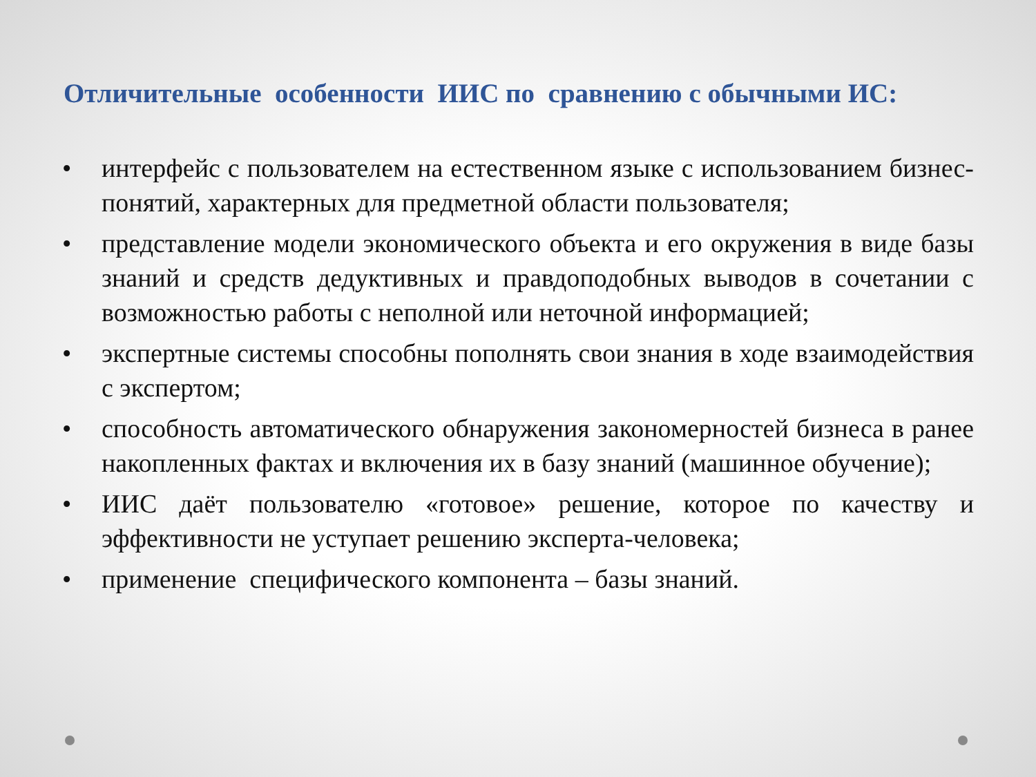Отличительные особенности ИИС по сравнению с обычными ИС:
• интерфейс с пользователем на естественном языке с использованием бизнес-понятий, характерных для предметной области пользователя;
• представление модели экономического объекта и его окружения в виде базы знаний и средств дедуктивных и правдоподобных выводов в сочетании с возможностью работы с неполной или неточной информацией;
• экспертные системы способны пополнять свои знания в ходе взаимодействия с экспертом;
• способность автоматического обнаружения закономерностей бизнеса в ранее накопленных фактах и включения их в базу знаний (машинное обучение);
• ИИС даёт пользователю «готовое» решение, которое по качеству и эффективности не уступает решению эксперта-человека;
• применение специфического компонента – базы знаний.